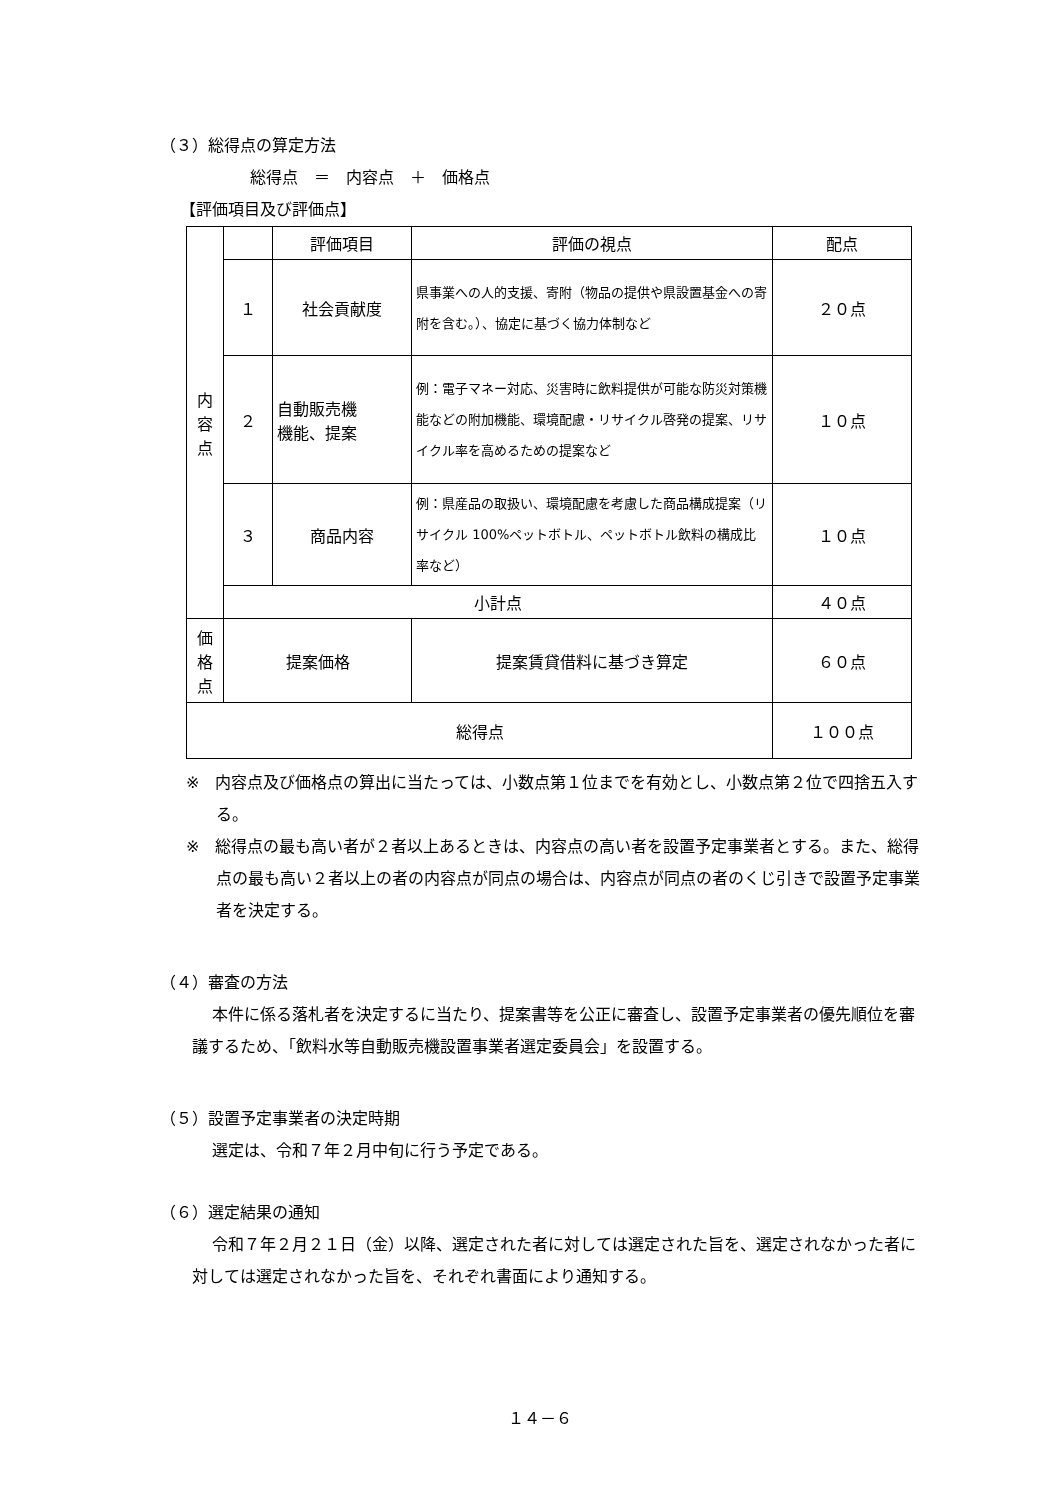（３）総得点の算定方法
総得点　＝　内容点　＋　価格点
【評価項目及び評価点】
| 内 容 点 | | 評価項目 | 評価の視点 | 配点 |
| | １ | 社会貢献度 | 県事業への人的支援、寄附（物品の提供や県設置基金への寄附を含む。）、協定に基づく協力体制など | ２０点 |
| | ２ | 自動販売機 機能、提案 | 例：電子マネー対応、災害時に飲料提供が可能な防災対策機能などの附加機能、環境配慮・リサイクル啓発の提案、リサイクル率を高めるための提案など | １０点 |
| | ３ | 商品内容 | 例：県産品の取扱い、環境配慮を考慮した商品構成提案（リサイクル 100%ペットボトル、ペットボトル飲料の構成比率など） | １０点 |
| | 小計点 | | | ４０点 |
| 価 格 点 | 提案価格 | | 提案賃貸借料に基づき算定 | ６０点 |
| 総得点 | | | | １００点 |
※　内容点及び価格点の算出に当たっては、小数点第１位までを有効とし、小数点第２位で四捨五入する。
※　総得点の最も高い者が２者以上あるときは、内容点の高い者を設置予定事業者とする。また、総得点の最も高い２者以上の者の内容点が同点の場合は、内容点が同点の者のくじ引きで設置予定事業者を決定する。
（４）審査の方法
本件に係る落札者を決定するに当たり、提案書等を公正に審査し、設置予定事業者の優先順位を審議するため、「飲料水等自動販売機設置事業者選定委員会」を設置する。
（５）設置予定事業者の決定時期
選定は、令和７年２月中旬に行う予定である。
（６）選定結果の通知
令和７年２月２１日（金）以降、選定された者に対しては選定された旨を、選定されなかった者に対しては選定されなかった旨を、それぞれ書面により通知する。
１４－６